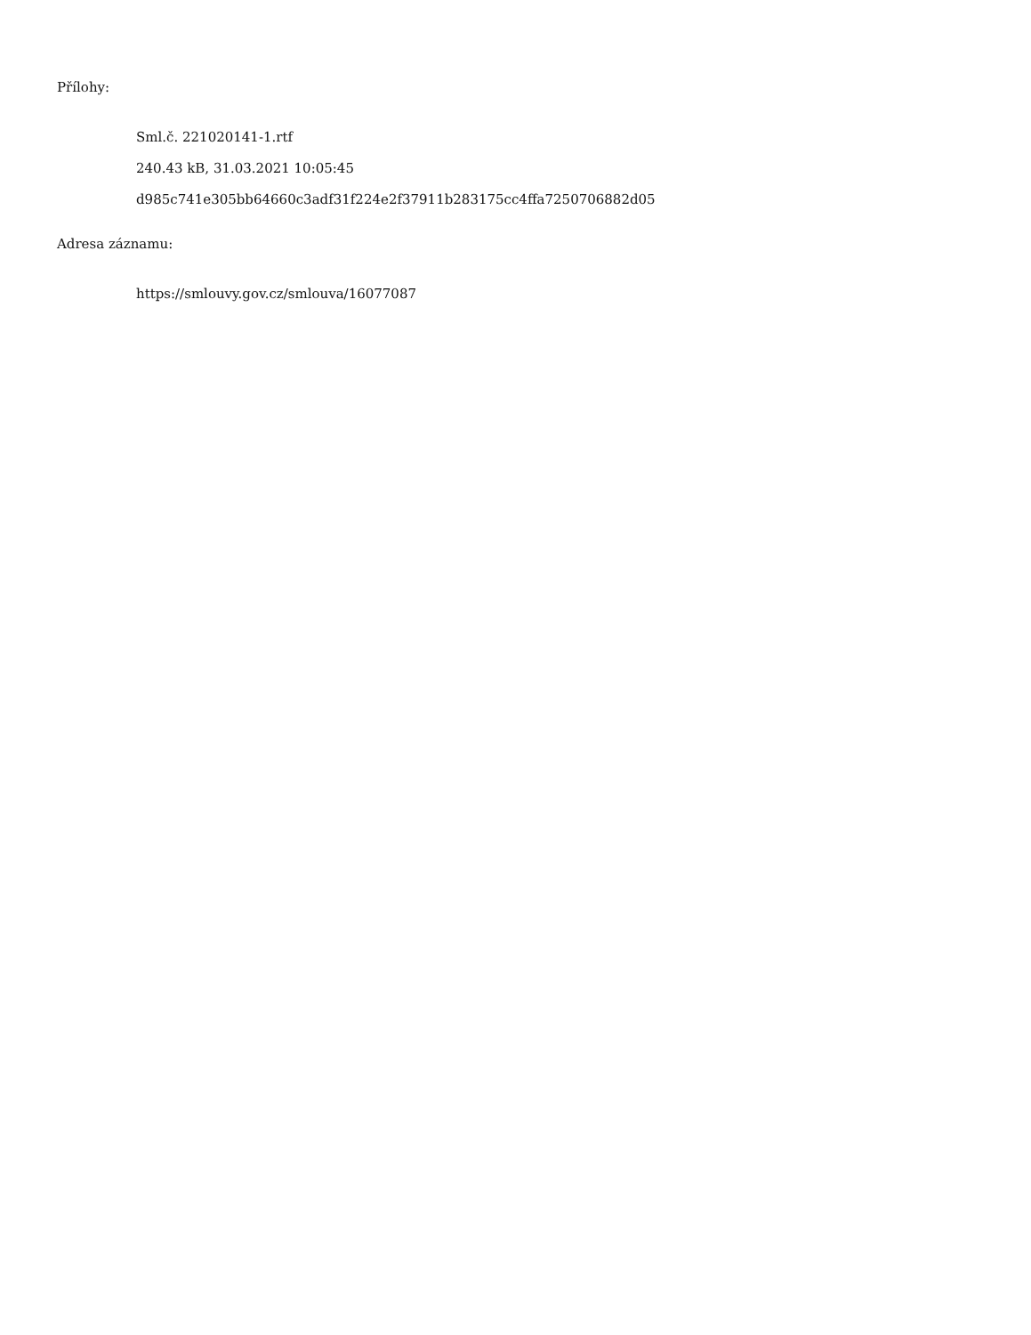Přílohy:
Sml.č. 221020141-1.rtf
240.43 kB, 31.03.2021 10:05:45
d985c741e305bb64660c3adf31f224e2f37911b283175cc4ffa7250706882d05
Adresa záznamu:
https://smlouvy.gov.cz/smlouva/16077087